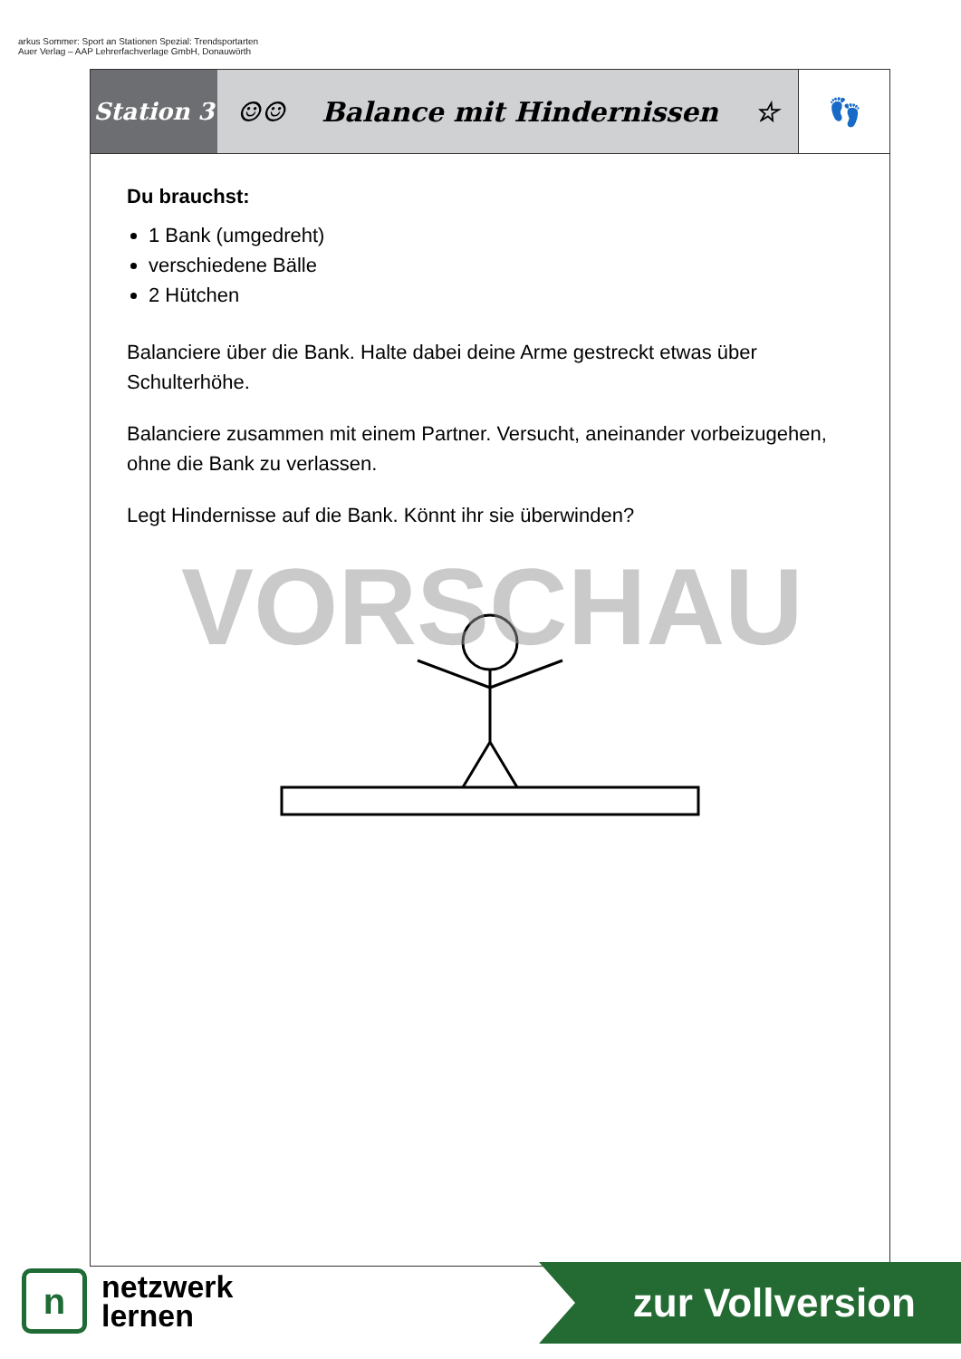arkus Sommer: Sport an Stationen Spezial: Trendsportarten
Auer Verlag – AAP Lehrerfachverlage GmbH, Donauwörth
Station 3
☺☺ Balance mit Hindernissen ☆ 👣
Du brauchst:
1 Bank (umgedreht)
verschiedene Bälle
2 Hütchen
Balanciere über die Bank. Halte dabei deine Arme gestreckt etwas über Schulterhöhe.
Balanciere zusammen mit einem Partner. Versucht, aneinander vorbeizugehen, ohne die Bank zu verlassen.
Legt Hindernisse auf die Bank. Könnt ihr sie überwinden?
VORSCHAU
n
netzwerk
lernen
zur Vollversion